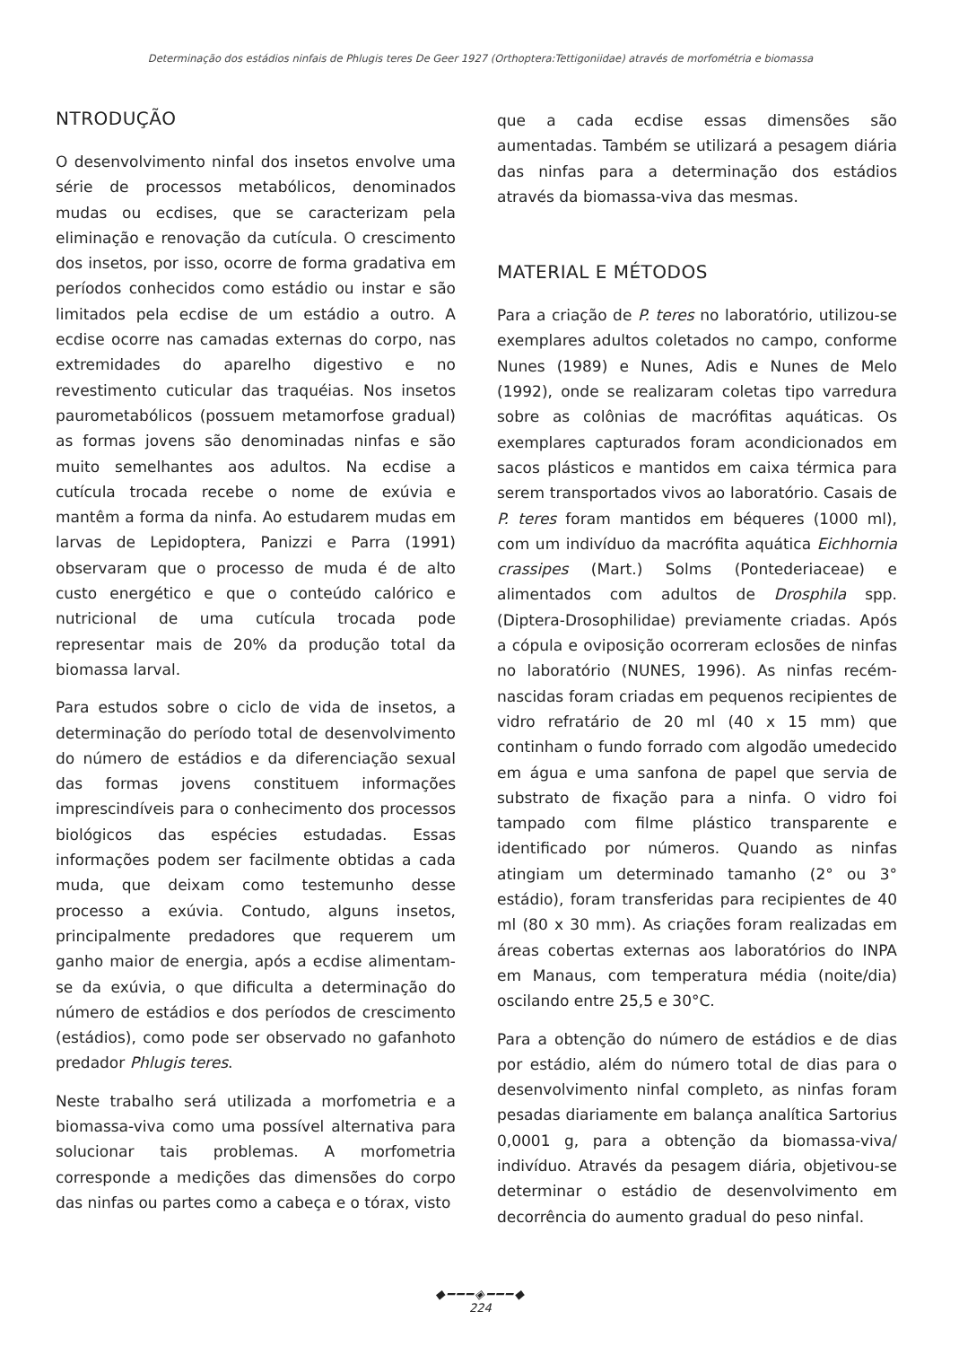Determinação dos estádios ninfais de Phlugis teres De Geer 1927 (Orthoptera:Tettigoniidae) através de morfométria e biomassa
NTRODUÇÃO
O desenvolvimento ninfal dos insetos envolve uma série de processos metabólicos, denominados mudas ou ecdises, que se caracterizam pela eliminação e renovação da cutícula. O crescimento dos insetos, por isso, ocorre de forma gradativa em períodos conhecidos como estádio ou instar e são limitados pela ecdise de um estádio a outro. A ecdise ocorre nas camadas externas do corpo, nas extremidades do aparelho digestivo e no revestimento cuticular das traquéias. Nos insetos paurometabólicos (possuem metamorfose gradual) as formas jovens são denominadas ninfas e são muito semelhantes aos adultos. Na ecdise a cutícula trocada recebe o nome de exúvia e mantêm a forma da ninfa. Ao estudarem mudas em larvas de Lepidoptera, Panizzi e Parra (1991) observaram que o processo de muda é de alto custo energético e que o conteúdo calórico e nutricional de uma cutícula trocada pode representar mais de 20% da produção total da biomassa larval.
Para estudos sobre o ciclo de vida de insetos, a determinação do período total de desenvolvimento do número de estádios e da diferenciação sexual das formas jovens constituem informações imprescindíveis para o conhecimento dos processos biológicos das espécies estudadas. Essas informações podem ser facilmente obtidas a cada muda, que deixam como testemunho desse processo a exúvia. Contudo, alguns insetos, principalmente predadores que requerem um ganho maior de energia, após a ecdise alimentam-se da exúvia, o que dificulta a determinação do número de estádios e dos períodos de crescimento (estádios), como pode ser observado no gafanhoto predador Phlugis teres.
Neste trabalho será utilizada a morfometria e a biomassa-viva como uma possível alternativa para solucionar tais problemas. A morfometria corresponde a medições das dimensões do corpo das ninfas ou partes como a cabeça e o tórax, visto
que a cada ecdise essas dimensões são aumentadas. Também se utilizará a pesagem diária das ninfas para a determinação dos estádios através da biomassa-viva das mesmas.
MATERIAL E MÉTODOS
Para a criação de P. teres no laboratório, utilizou-se exemplares adultos coletados no campo, conforme Nunes (1989) e Nunes, Adis e Nunes de Melo (1992), onde se realizaram coletas tipo varredura sobre as colônias de macrófitas aquáticas. Os exemplares capturados foram acondicionados em sacos plásticos e mantidos em caixa térmica para serem transportados vivos ao laboratório. Casais de P. teres foram mantidos em béqueres (1000 ml), com um indivíduo da macrófita aquática Eichhornia crassipes (Mart.) Solms (Pontederiaceae) e alimentados com adultos de Drosphila spp. (Diptera-Drosophilidae) previamente criadas. Após a cópula e oviposição ocorreram eclosões de ninfas no laboratório (NUNES, 1996). As ninfas recém-nascidas foram criadas em pequenos recipientes de vidro refratário de 20 ml (40 x 15 mm) que continham o fundo forrado com algodão umedecido em água e uma sanfona de papel que servia de substrato de fixação para a ninfa. O vidro foi tampado com filme plástico transparente e identificado por números. Quando as ninfas atingiam um determinado tamanho (2° ou 3° estádio), foram transferidas para recipientes de 40 ml (80 x 30 mm). As criações foram realizadas em áreas cobertas externas aos laboratórios do INPA em Manaus, com temperatura média (noite/dia) oscilando entre 25,5 e 30°C.
Para a obtenção do número de estádios e de dias por estádio, além do número total de dias para o desenvolvimento ninfal completo, as ninfas foram pesadas diariamente em balança analítica Sartorius 0,0001 g, para a obtenção da biomassa-viva/ indivíduo. Através da pesagem diária, objetivou-se determinar o estádio de desenvolvimento em decorrência do aumento gradual do peso ninfal.
◆━━━◈━━━◆
224